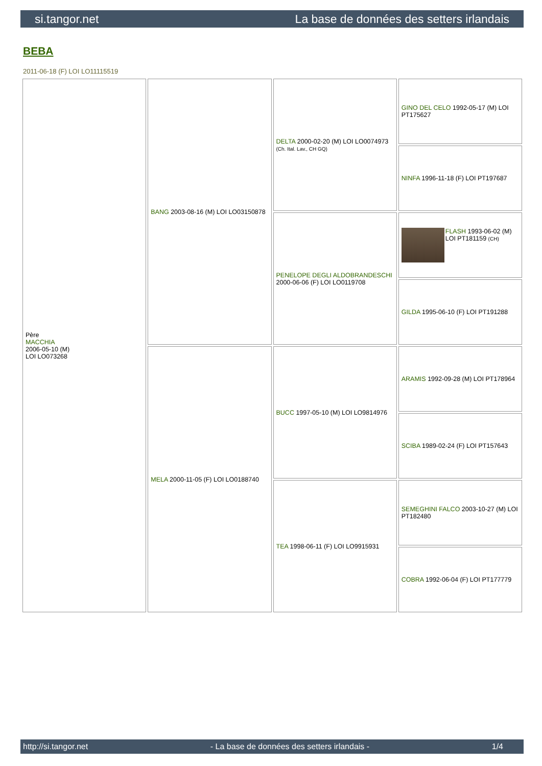si.tangor.net La base de données des setters irlandais
BEBA
2011-06-18 (F) LOI LO11115519
| Père MACCHIA 2006-05-10 (M) LOI LO073268 | BANG 2003-08-16 (M) LOI LO03150878 | DELTA 2000-02-20 (M) LOI LO0074973 (Ch. Ital. Lav., CH GQ) | GINO DEL CELO 1992-05-17 (M) LOI PT175627 |
| | | | NINFA 1996-11-18 (F) LOI PT197687 |
| | | PENELOPE DEGLI ALDOBRANDESCHI 2000-06-06 (F) LOI LO0119708 | FLASH 1993-06-02 (M) LOI PT181159 (CH) |
| | | | GILDA 1995-06-10 (F) LOI PT191288 |
| | MELA 2000-11-05 (F) LOI LO0188740 | BUCC 1997-05-10 (M) LOI LO9814976 | ARAMIS 1992-09-28 (M) LOI PT178964 |
| | | | SCIBA 1989-02-24 (F) LOI PT157643 |
| | | TEA 1998-06-11 (F) LOI LO9915931 | SEMEGHINI FALCO 2003-10-27 (M) LOI PT182480 |
| | | | COBRA 1992-06-04 (F) LOI PT177779 |
http://si.tangor.net - La base de données des setters irlandais - 1/4